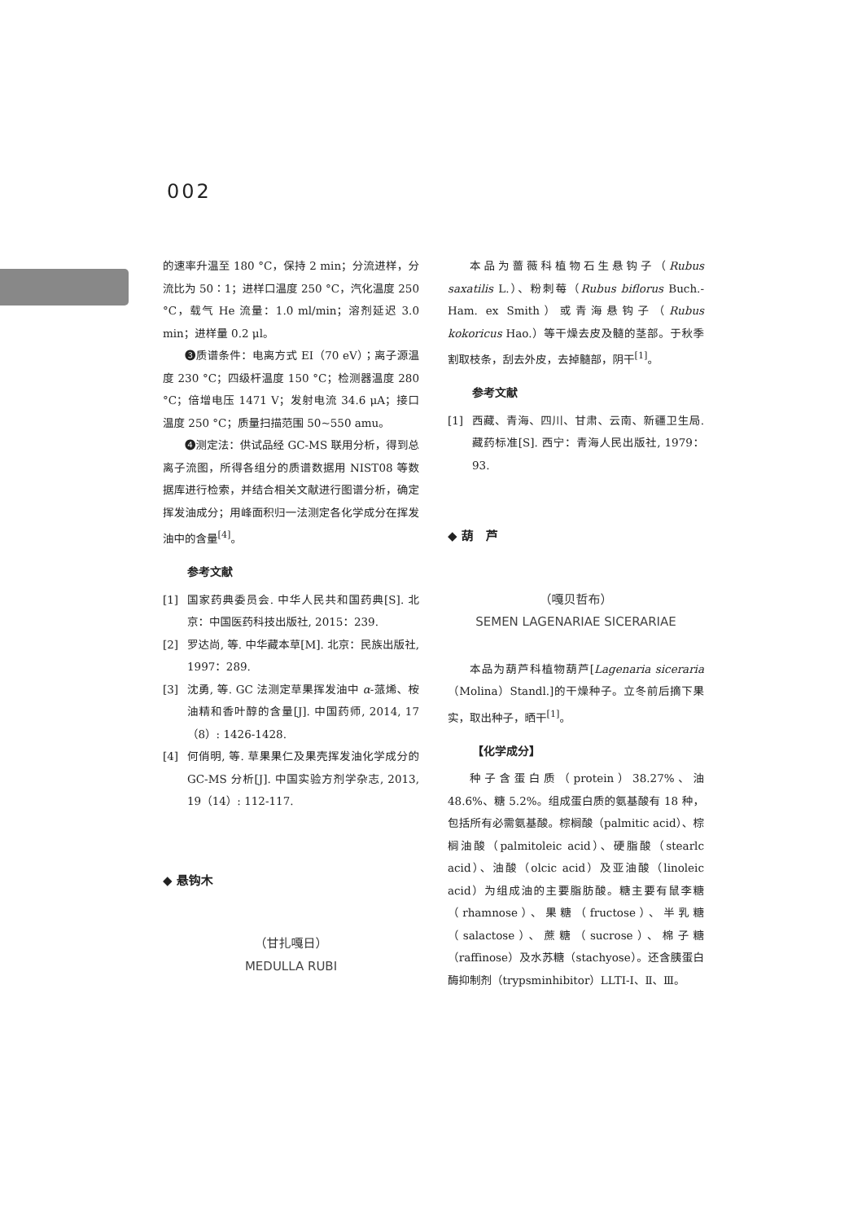002
的速率升温至 180 °C，保持 2 min；分流进样，分流比为 50∶1；进样口温度 250 °C，汽化温度 250 °C，载气 He 流量：1.0 ml/min；溶剂延迟 3.0 min；进样量 0.2 μl。
❸质谱条件：电离方式 EI（70 eV）；离子源温度 230 °C；四级杆温度 150 °C；检测器温度 280 °C；倍增电压 1471 V；发射电流 34.6 μA；接口温度 250 °C；质量扫描范围 50~550 amu。
❹测定法：供试品经 GC-MS 联用分析，得到总离子流图，所得各组分的质谱数据用 NIST08 等数据库进行检索，并结合相关文献进行图谱分析，确定挥发油成分；用峰面积归一法测定各化学成分在挥发油中的含量<sup>[4]</sup>。
参考文献
[1] 国家药典委员会. 中华人民共和国药典[S]. 北京：中国医药科技出版社, 2015：239.
[2] 罗达尚, 等. 中华藏本草[M]. 北京：民族出版社, 1997：289.
[3] 沈勇, 等. GC 法测定草果挥发油中 α-蒎烯、桉油精和香叶醇的含量[J]. 中国药师, 2014, 17（8）: 1426-1428.
[4] 何俏明, 等. 草果果仁及果壳挥发油化学成分的 GC-MS 分析[J]. 中国实验方剂学杂志, 2013, 19（14）: 112-117.
◆ 悬钩木
（甘扎嘎日）
MEDULLA RUBI
本品为蔷薇科植物石生悬钩子（Rubus saxatilis L.）、粉刺莓（Rubus biflorus Buch.-Ham. ex Smith）或青海悬钩子（Rubus kokoricus Hao.）等干燥去皮及髓的茎部。于秋季割取枝条，刮去外皮，去掉髓部，阴干<sup>[1]</sup>。
参考文献
[1] 西藏、青海、四川、甘肃、云南、新疆卫生局. 藏药标准[S]. 西宁：青海人民出版社, 1979：93.
◆ 葫　芦
（嘎贝哲布）
SEMEN LAGENARIAE SICERARIAE
本品为葫芦科植物葫芦[Lagenaria siceraria（Molina）Standl.]的干燥种子。立冬前后摘下果实，取出种子，晒干<sup>[1]</sup>。
【化学成分】
种子含蛋白质（protein）38.27%、油 48.6%、糖 5.2%。组成蛋白质的氨基酸有 18 种，包括所有必需氨基酸。棕榈酸（palmitic acid）、棕榈油酸（palmitoleic acid）、硬脂酸（stearlc acid）、油酸（olcic acid）及亚油酸（linoleic acid）为组成油的主要脂肪酸。糖主要有鼠李糖（rhamnose）、果糖（fructose）、半乳糖（salactose）、蔗糖（sucrose）、棉子糖（raffinose）及水苏糖（stachyose）。还含胰蛋白酶抑制剂（trypsminhibitor）LLTI-Ⅰ、Ⅱ、Ⅲ。